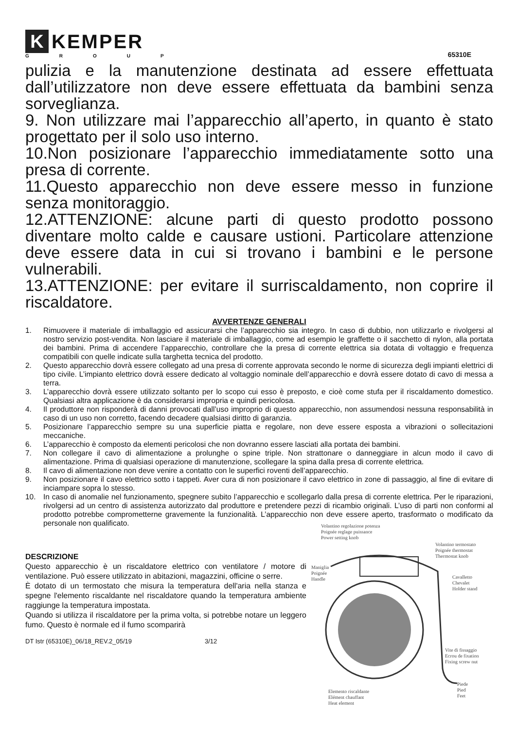K
KEMPER
GROUP
65310E
pulizia e la manutenzione destinata ad essere effettuata dall’utilizzatore non deve essere effettuata da bambini senza sorveglianza.
9. Non utilizzare mai l’apparecchio all’aperto, in quanto è stato progettato per il solo uso interno.
10.Non posizionare l’apparecchio immediatamente sotto una presa di corrente.
11.Questo apparecchio non deve essere messo in funzione senza monitoraggio.
12.ATTENZIONE: alcune parti di questo prodotto possono diventare molto calde e causare ustioni. Particolare attenzione deve essere data in cui si trovano i bambini e le persone vulnerabili.
13.ATTENZIONE: per evitare il surriscaldamento, non coprire il riscaldatore.
AVVERTENZE GENERALI
1. Rimuovere il materiale di imballaggio ed assicurarsi che l’apparecchio sia integro. In caso di dubbio, non utilizzarlo e rivolgersi al nostro servizio post-vendita. Non lasciare il materiale di imballaggio, come ad esempio le graffette o il sacchetto di nylon, alla portata dei bambini. Prima di accendere l’apparecchio, controllare che la presa di corrente elettrica sia dotata di voltaggio e frequenza compatibili con quelle indicate sulla targhetta tecnica del prodotto.
2. Questo apparecchio dovrà essere collegato ad una presa di corrente approvata secondo le norme di sicurezza degli impianti elettrici di tipo civile. L’impianto elettrico dovrà essere dedicato al voltaggio nominale dell’apparecchio e dovrà essere dotato di cavo di messa a terra.
3. L’apparecchio dovrà essere utilizzato soltanto per lo scopo cui esso è preposto, e cioè come stufa per il riscaldamento domestico. Qualsiasi altra applicazione è da considerarsi impropria e quindi pericolosa.
4. Il produttore non risponderà di danni provocati dall’uso improprio di questo apparecchio, non assumendosi nessuna responsabilità in caso di un uso non corretto, facendo decadere qualsiasi diritto di garanzia.
5. Posizionare l’apparecchio sempre su una superficie piatta e regolare, non deve essere esposta a vibrazioni o sollecitazioni meccaniche.
6. L’apparecchio è composto da elementi pericolosi che non dovranno essere lasciati alla portata dei bambini.
7. Non collegare il cavo di alimentazione a prolunghe o spine triple. Non strattonare o danneggiare in alcun modo il cavo di alimentazione. Prima di qualsiasi operazione di manutenzione, scollegare la spina dalla presa di corrente elettrica.
8. Il cavo di alimentazione non deve venire a contatto con le superfici roventi dell’apparecchio.
9. Non posizionare il cavo elettrico sotto i tappeti. Aver cura di non posizionare il cavo elettrico in zone di passaggio, al fine di evitare di inciampare sopra lo stesso.
10. In caso di anomalie nel funzionamento, spegnere subito l’apparecchio e scollegarlo dalla presa di corrente elettrica. Per le riparazioni, rivolgersi ad un centro di assistenza autorizzato dal produttore e pretendere pezzi di ricambio originali. L’uso di parti non conformi al prodotto potrebbe comprometterne gravemente la funzionalità. L’apparecchio non deve essere aperto, trasformato o modificato da personale non qualificato.
DESCRIZIONE
Questo apparecchio è un riscaldatore elettrico con ventilatore / motore di ventilazione. Può essere utilizzato in abitazioni, magazzini, officine o serre.
È dotato di un termostato che misura la temperatura dell'aria nella stanza e spegne l'elemento riscaldante nel riscaldatore quando la temperatura ambiente raggiunge la temperatura impostata.
Quando si utilizza il riscaldatore per la prima volta, si potrebbe notare un leggero fumo. Questo è normale ed il fumo scomparirà
DT Istr (65310E)_06/18_REV.2_05/19 3/12
Volantino regolazione potenza
Poignée reglage puissance
Power setting knob
Volantino termostato
Poignée thermostat
Thermostat knob
Maniglia
Poignée
Handle
Cavalletto
Chevalet
Holder stand
Vite di fissaggio
Ecrou de fixation
Fixing screw nut
Piede
Pied
Feet
Elemento riscaldante
Elément chauffant
Heat element